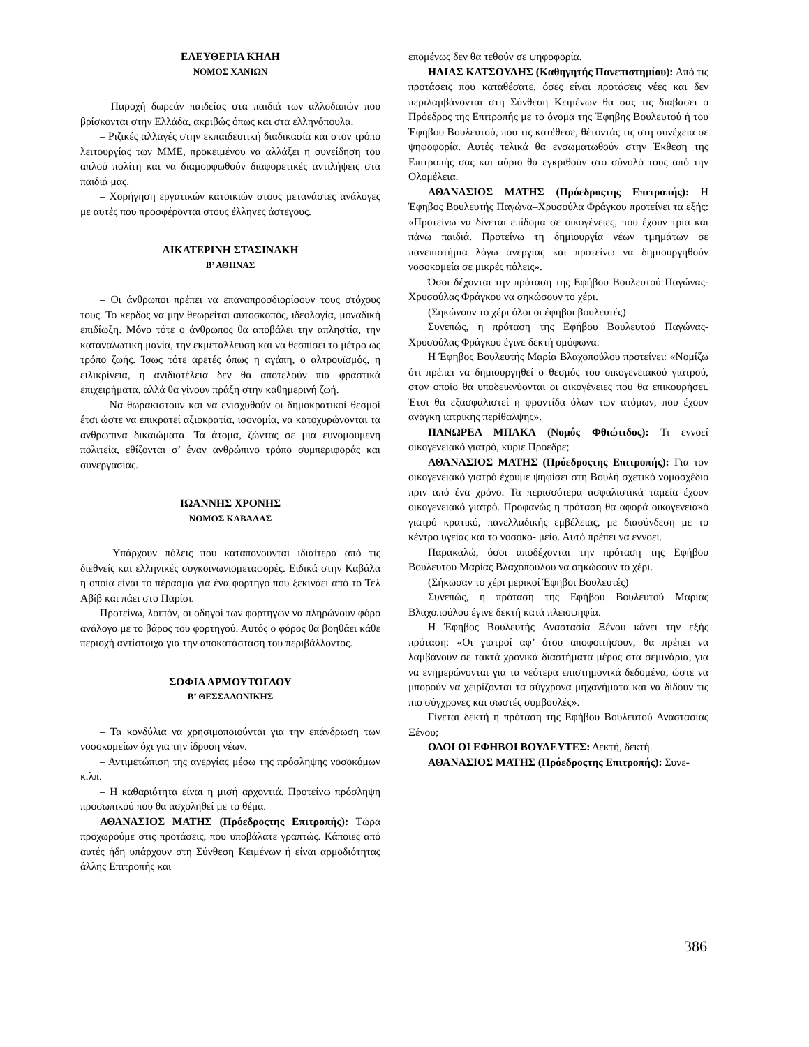ΕΛΕΥΘΕΡΙΑ ΚΗΛΗ
ΝΟΜΟΣ ΧΑΝΙΩΝ
– Παροχή δωρεάν παιδείας στα παιδιά των αλλοδαπών που βρίσκονται στην Ελλάδα, ακριβώς όπως και στα ελληνόπουλα.
– Ριζικές αλλαγές στην εκπαιδευτική διαδικασία και στον τρόπο λειτουργίας των ΜΜΕ, προκειμένου να αλλάξει η συνείδηση του απλού πολίτη και να διαμορφωθούν διαφορετικές αντιλήψεις στα παιδιά μας.
– Χορήγηση εργατικών κατοικιών στους μετανάστες ανάλογες με αυτές που προσφέρονται στους έλληνες άστεγους.
ΑΙΚΑΤΕΡΙΝΗ ΣΤΑΣΙΝΑΚΗ
Β’ ΑΘΗΝΑΣ
– Οι άνθρωποι πρέπει να επαναπροσδιορίσουν τους στόχους τους. Το κέρδος να μην θεωρείται αυτοσκοπός, ιδεολογία, μοναδική επιδίωξη. Μόνο τότε ο άνθρωπος θα αποβάλει την απληστία, την καταναλωτική μανία, την εκμετάλλευση και να θεσπίσει το μέτρο ως τρόπο ζωής. Ίσως τότε αρετές όπως η αγάπη, ο αλτρουϊσμός, η ειλικρίνεια, η ανιδιοτέλεια δεν θα αποτελούν πια φραστικά επιχειρήματα, αλλά θα γίνουν πράξη στην καθημερινή ζωή.
– Να θωρακιστούν και να ενισχυθούν οι δημοκρατικοί θεσμοί έτσι ώστε να επικρατεί αξιοκρατία, ισονομία, να κατοχυρώνονται τα ανθρώπινα δικαιώματα. Τα άτομα, ζώντας σε μια ευνομούμενη πολιτεία, εθίζονται σ’ έναν ανθρώπινο τρόπο συμπεριφοράς και συνεργασίας.
ΙΩΑΝΝΗΣ ΧΡΟΝΗΣ
ΝΟΜΟΣ ΚΑΒΑΛΑΣ
– Υπάρχουν πόλεις που καταπονούνται ιδιαίτερα από τις διεθνείς και ελληνικές συγκοινωνιομεταφορές. Ειδικά στην Καβάλα η οποία είναι το πέρασμα για ένα φορτηγό που ξεκινάει από το Τελ Αβίβ και πάει στο Παρίσι.
Προτείνω, λοιπόν, οι οδηγοί των φορτηγών να πληρώνουν φόρο ανάλογο με το βάρος του φορτηγού. Αυτός ο φόρος θα βοηθάει κάθε περιοχή αντίστοιχα για την αποκατάσταση του περιβάλλοντος.
ΣΟΦΙΑ ΑΡΜΟΥΤΟΓΛΟΥ
Β’ ΘΕΣΣΑΛΟΝΙΚΗΣ
– Τα κονδύλια να χρησιμοποιούνται για την επάνδρωση των νοσοκομείων όχι για την ίδρυση νέων.
– Αντιμετώπιση της ανεργίας μέσω της πρόσληψης νοσοκόμων κ.λπ.
– Η καθαριότητα είναι η μισή αρχοντιά. Προτείνω πρόσληψη προσωπικού που θα ασχοληθεί με το θέμα.
ΑΘΑΝΑΣΙΟΣ ΜΑΤΗΣ (Πρόεδροςτης Επιτροπής): Τώρα προχωρούμε στις προτάσεις, που υποβάλατε γραπτώς. Κάποιες από αυτές ήδη υπάρχουν στη Σύνθεση Κειμένων ή είναι αρμοδιότητας άλλης Επιτροπής και
επομένως δεν θα τεθούν σε ψηφοφορία.
ΗΛΙΑΣ ΚΑΤΣΟΥΛΗΣ (Καθηγητής Πανεπιστημίου): Από τις προτάσεις που καταθέσατε, όσες είναι προτάσεις νέες και δεν περιλαμβάνονται στη Σύνθεση Κειμένων θα σας τις διαβάσει ο Πρόεδρος της Επιτροπής με το όνομα της Έφηβης Βουλευτού ή του Έφηβου Βουλευτού, που τις κατέθεσε, θέτοντάς τις στη συνέχεια σε ψηφοφορία. Αυτές τελικά θα ενσωματωθούν στην Έκθεση της Επιτροπής σας και αύριο θα εγκριθούν στο σύνολό τους από την Ολομέλεια.
ΑΘΑΝΑΣΙΟΣ ΜΑΤΗΣ (Πρόεδροςτης Επιτροπής): Η Έφηβος Βουλευτής Παγώνα–Χρυσούλα Φράγκου προτείνει τα εξής: «Προτείνω να δίνεται επίδομα σε οικογένειες, που έχουν τρία και πάνω παιδιά. Προτείνω τη δημιουργία νέων τμημάτων σε πανεπιστήμια λόγω ανεργίας και προτείνω να δημιουργηθούν νοσοκομεία σε μικρές πόλεις».
Όσοι δέχονται την πρόταση της Εφήβου Βουλευτού Παγώνας-Χρυσούλας Φράγκου να σηκώσουν το χέρι.
(Σηκώνουν το χέρι όλοι οι έφηβοι βουλευτές)
Συνεπώς, η πρόταση της Εφήβου Βουλευτού Παγώνας-Χρυσούλας Φράγκου έγινε δεκτή ομόφωνα.
Η Έφηβος Βουλευτής Μαρία Βλαχοπούλου προτείνει: «Νομίζω ότι πρέπει να δημιουργηθεί ο θεσμός του οικογενειακού γιατρού, στον οποίο θα υποδεικνύονται οι οικογένειες που θα επικουρήσει. Έτσι θα εξασφαλιστεί η φροντίδα όλων των ατόμων, που έχουν ανάγκη ιατρικής περίθαλψης».
ΠΑΝΩΡΕΑ ΜΠΑΚΑ (Νομός Φθιώτιδος): Τι εννοεί οικογενειακό γιατρό, κύριε Πρόεδρε;
ΑΘΑΝΑΣΙΟΣ ΜΑΤΗΣ (Πρόεδροςτης Επιτροπής): Για τον οικογενειακό γιατρό έχουμε ψηφίσει στη Βουλή σχετικό νομοσχέδιο πριν από ένα χρόνο. Τα περισσότερα ασφαλιστικά ταμεία έχουν οικογενειακό γιατρό. Προφανώς η πρόταση θα αφορά οικογενειακό γιατρό κρατικό, πανελλαδικής εμβέλειας, με διασύνδεση με το κέντρο υγείας και το νοσοκο- μείο. Αυτό πρέπει να εννοεί.
Παρακαλώ, όσοι αποδέχονται την πρόταση της Εφήβου Βουλευτού Μαρίας Βλαχοπούλου να σηκώσουν το χέρι.
(Σήκωσαν το χέρι μερικοί Έφηβοι Βουλευτές)
Συνεπώς, η πρόταση της Εφήβου Βουλευτού Μαρίας Βλαχοπούλου έγινε δεκτή κατά πλειοψηφία.
Η Έφηβος Βουλευτής Αναστασία Ξένου κάνει την εξής πρόταση: «Οι γιατροί αφ’ ότου αποφοιτήσουν, θα πρέπει να λαμβάνουν σε τακτά χρονικά διαστήματα μέρος στα σεμινάρια, για να ενημερώνονται για τα νεότερα επιστημονικά δεδομένα, ώστε να μπορούν να χειρίζονται τα σύγχρονα μηχανήματα και να δίδουν τις πιο σύγχρονες και σωστές συμβουλές».
Γίνεται δεκτή η πρόταση της Εφήβου Βουλευτού Αναστασίας Ξένου;
ΟΛΟΙ ΟΙ ΕΦΗΒΟΙ ΒΟΥΛΕΥΤΕΣ: Δεκτή, δεκτή.
ΑΘΑΝΑΣΙΟΣ ΜΑΤΗΣ (Πρόεδροςτης Επιτροπής): Συνε-
386